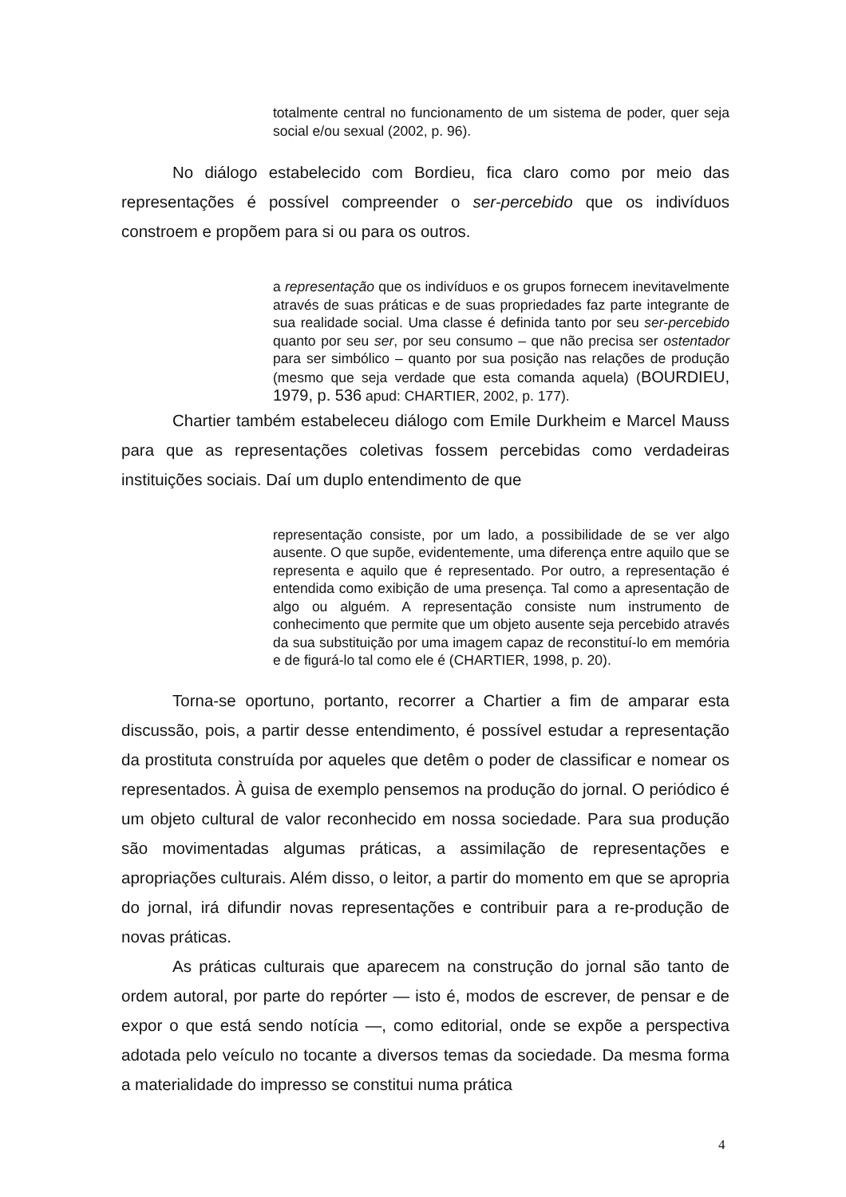totalmente central no funcionamento de um sistema de poder, quer seja social e/ou sexual (2002, p. 96).
No diálogo estabelecido com Bordieu, fica claro como por meio das representações é possível compreender o ser-percebido que os indivíduos constroem e propõem para si ou para os outros.
a representação que os indivíduos e os grupos fornecem inevitavelmente através de suas práticas e de suas propriedades faz parte integrante de sua realidade social. Uma classe é definida tanto por seu ser-percebido quanto por seu ser, por seu consumo – que não precisa ser ostentador para ser simbólico – quanto por sua posição nas relações de produção (mesmo que seja verdade que esta comanda aquela) (BOURDIEU, 1979, p. 536 apud: CHARTIER, 2002, p. 177).
Chartier também estabeleceu diálogo com Emile Durkheim e Marcel Mauss para que as representações coletivas fossem percebidas como verdadeiras instituições sociais. Daí um duplo entendimento de que
representação consiste, por um lado, a possibilidade de se ver algo ausente. O que supõe, evidentemente, uma diferença entre aquilo que se representa e aquilo que é representado. Por outro, a representação é entendida como exibição de uma presença. Tal como a apresentação de algo ou alguém. A representação consiste num instrumento de conhecimento que permite que um objeto ausente seja percebido através da sua substituição por uma imagem capaz de reconstituí-lo em memória e de figurá-lo tal como ele é (CHARTIER, 1998, p. 20).
Torna-se oportuno, portanto, recorrer a Chartier a fim de amparar esta discussão, pois, a partir desse entendimento, é possível estudar a representação da prostituta construída por aqueles que detêm o poder de classificar e nomear os representados. À guisa de exemplo pensemos na produção do jornal. O periódico é um objeto cultural de valor reconhecido em nossa sociedade. Para sua produção são movimentadas algumas práticas, a assimilação de representações e apropriações culturais. Além disso, o leitor, a partir do momento em que se apropria do jornal, irá difundir novas representações e contribuir para a re-produção de novas práticas.
As práticas culturais que aparecem na construção do jornal são tanto de ordem autoral, por parte do repórter — isto é, modos de escrever, de pensar e de expor o que está sendo notícia —, como editorial, onde se expõe a perspectiva adotada pelo veículo no tocante a diversos temas da sociedade. Da mesma forma a materialidade do impresso se constitui numa prática
4